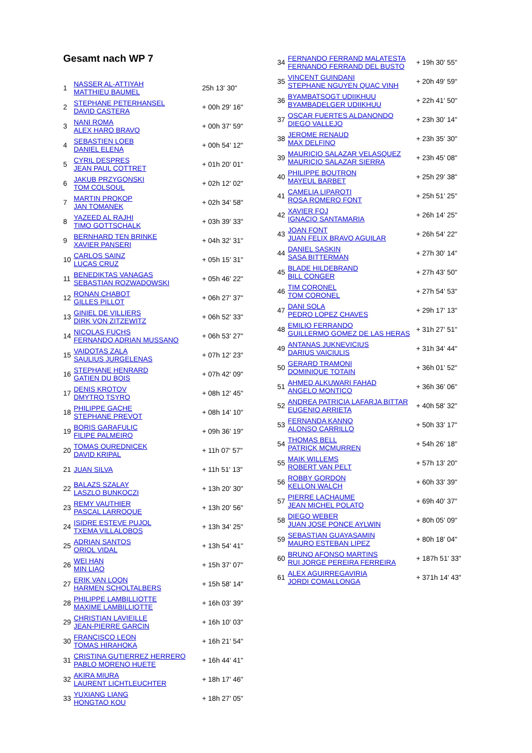Gesamt nach WP 7
| 1 | NASSER AL-ATTIYAH MATTHIEU BAUMEL | 25h 13' 30" |
| 2 | STEPHANE PETERHANSEL DAVID CASTERA | + 00h 29' 16" |
| 3 | NANI ROMA ALEX HARO BRAVO | + 00h 37' 59" |
| 4 | SEBASTIEN LOEB DANIEL ELENA | + 00h 54' 12" |
| 5 | CYRIL DESPRES JEAN PAUL COTTRET | + 01h 20' 01" |
| 6 | JAKUB PRZYGONSKI TOM COLSOUL | + 02h 12' 02" |
| 7 | MARTIN PROKOP JAN TOMANEK | + 02h 34' 58" |
| 8 | YAZEED AL RAJHI TIMO GOTTSCHALK | + 03h 39' 33" |
| 9 | BERNHARD TEN BRINKE XAVIER PANSERI | + 04h 32' 31" |
| 10 | CARLOS SAINZ LUCAS CRUZ | + 05h 15' 31" |
| 11 | BENEDIKTAS VANAGAS SEBASTIAN ROZWADOWSKI | + 05h 46' 22" |
| 12 | RONAN CHABOT GILLES PILLOT | + 06h 27' 37" |
| 13 | GINIEL DE VILLIERS DIRK VON ZITZEWITZ | + 06h 52' 33" |
| 14 | NICOLAS FUCHS FERNANDO ADRIAN MUSSANO | + 06h 53' 27" |
| 15 | VAIDOTAS ZALA SAULIUS JURGELENAS | + 07h 12' 23" |
| 16 | STEPHANE HENRARD GATIEN DU BOIS | + 07h 42' 09" |
| 17 | DENIS KROTOV DMYTRO TSYRO | + 08h 12' 45" |
| 18 | PHILIPPE GACHE STEPHANE PREVOT | + 08h 14' 10" |
| 19 | BORIS GARAFULIC FILIPE PALMEIRO | + 09h 36' 19" |
| 20 | TOMAS OUREDNICEK DAVID KRIPAL | + 11h 07' 57" |
| 21 | JUAN SILVA | + 11h 51' 13" |
| 22 | BALAZS SZALAY LASZLO BUNKOCZI | + 13h 20' 30" |
| 23 | REMY VAUTHIER PASCAL LARROQUE | + 13h 20' 56" |
| 24 | ISIDRE ESTEVE PUJOL TXEMA VILLALOBOS | + 13h 34' 25" |
| 25 | ADRIAN SANTOS ORIOL VIDAL | + 13h 54' 41" |
| 26 | WEI HAN MIN LIAO | + 15h 37' 07" |
| 27 | ERIK VAN LOON HARMEN SCHOLTALBERS | + 15h 58' 14" |
| 28 | PHILIPPE LAMBILLIOTTE MAXIME LAMBILLIOTTE | + 16h 03' 39" |
| 29 | CHRISTIAN LAVIEILLE JEAN-PIERRE GARCIN | + 16h 10' 03" |
| 30 | FRANCISCO LEON TOMAS HIRAHOKA | + 16h 21' 54" |
| 31 | CRISTINA GUTIERREZ HERRERO PABLO MORENO HUETE | + 16h 44' 41" |
| 32 | AKIRA MIURA LAURENT LICHTLEUCHTER | + 18h 17' 46" |
| 33 | YUXIANG LIANG HONGTAO KOU | + 18h 27' 05" |
| 34 | FERNANDO FERRAND MALATESTA FERNANDO FERRAND DEL BUSTO | + 19h 30' 55" |
| 35 | VINCENT GUINDANI STEPHANE NGUYEN QUAC VINH | + 20h 49' 59" |
| 36 | BYAMBATSOGT UDIIKHUU BYAMBADELGER UDIIKHUU | + 22h 41' 50" |
| 37 | OSCAR FUERTES ALDANONDO DIEGO VALLEJO | + 23h 30' 14" |
| 38 | JEROME RENAUD MAX DELFINO | + 23h 35' 30" |
| 39 | MAURICIO SALAZAR VELASQUEZ MAURICIO SALAZAR SIERRA | + 23h 45' 08" |
| 40 | PHILIPPE BOUTRON MAYEUL BARBET | + 25h 29' 38" |
| 41 | CAMELIA LIPAROTI ROSA ROMERO FONT | + 25h 51' 25" |
| 42 | XAVIER FOJ IGNACIO SANTAMARIA | + 26h 14' 25" |
| 43 | JOAN FONT JUAN FELIX BRAVO AGUILAR | + 26h 54' 22" |
| 44 | DANIEL SASKIN SASA BITTERMAN | + 27h 30' 14" |
| 45 | BLADE HILDEBRAND BILL CONGER | + 27h 43' 50" |
| 46 | TIM CORONEL TOM CORONEL | + 27h 54' 53" |
| 47 | DANI SOLA PEDRO LOPEZ CHAVES | + 29h 17' 13" |
| 48 | EMILIO FERRANDO GUILLERMO GOMEZ DE LAS HERAS | + 31h 27' 51" |
| 49 | ANTANAS JUKNEVICIUS DARIUS VAICIULIS | + 31h 34' 44" |
| 50 | GERARD TRAMONI DOMINIQUE TOTAIN | + 36h 01' 52" |
| 51 | AHMED ALKUWARI FAHAD ANGELO MONTICO | + 36h 36' 06" |
| 52 | ANDREA PATRICIA LAFARJA BITTAR EUGENIO ARRIETA | + 40h 58' 32" |
| 53 | FERNANDA KANNO ALONSO CARRILLO | + 50h 33' 17" |
| 54 | THOMAS BELL PATRICK MCMURREN | + 54h 26' 18" |
| 55 | MAIK WILLEMS ROBERT VAN PELT | + 57h 13' 20" |
| 56 | ROBBY GORDON KELLON WALCH | + 60h 33' 39" |
| 57 | PIERRE LACHAUME JEAN MICHEL POLATO | + 69h 40' 37" |
| 58 | DIEGO WEBER JUAN JOSE PONCE AYLWIN | + 80h 05' 09" |
| 59 | SEBASTIAN GUAYASAMIN MAURO ESTEBAN LIPEZ | + 80h 18' 04" |
| 60 | BRUNO AFONSO MARTINS RUI JORGE PEREIRA FERREIRA | + 187h 51' 33" |
| 61 | ALEX AGUIRREGAVIRIA JORDI COMALLONGA | + 371h 14' 43" |